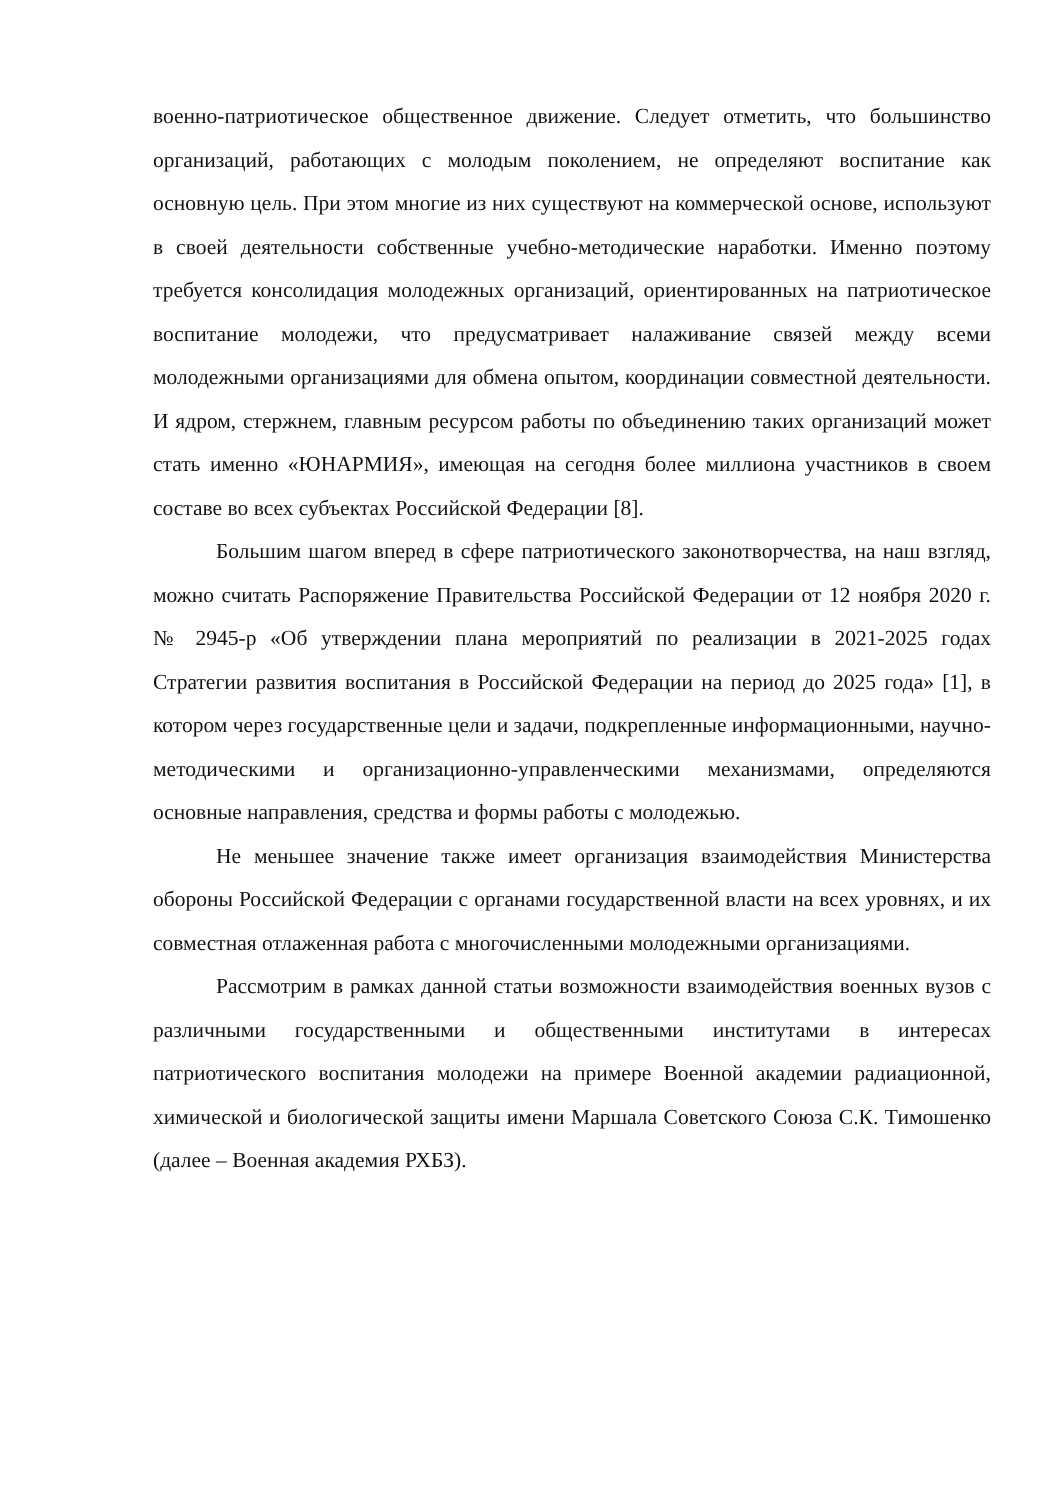военно-патриотическое общественное движение. Следует отметить, что большинство организаций, работающих с молодым поколением, не определяют воспитание как основную цель. При этом многие из них существуют на коммерческой основе, используют в своей деятельности собственные учебно-методические наработки. Именно поэтому требуется консолидация молодежных организаций, ориентированных на патриотическое воспитание молодежи, что предусматривает налаживание связей между всеми молодежными организациями для обмена опытом, координации совместной деятельности. И ядром, стержнем, главным ресурсом работы по объединению таких организаций может стать именно «ЮНАРМИЯ», имеющая на сегодня более миллиона участников в своем составе во всех субъектах Российской Федерации [8].
Большим шагом вперед в сфере патриотического законотворчества, на наш взгляд, можно считать Распоряжение Правительства Российской Федерации от 12 ноября 2020 г. № 2945-р «Об утверждении плана мероприятий по реализации в 2021-2025 годах Стратегии развития воспитания в Российской Федерации на период до 2025 года» [1], в котором через государственные цели и задачи, подкрепленные информационными, научно-методическими и организационно-управленческими механизмами, определяются основные направления, средства и формы работы с молодежью.
Не меньшее значение также имеет организация взаимодействия Министерства обороны Российской Федерации с органами государственной власти на всех уровнях, и их совместная отлаженная работа с многочисленными молодежными организациями.
Рассмотрим в рамках данной статьи возможности взаимодействия военных вузов с различными государственными и общественными институтами в интересах патриотического воспитания молодежи на примере Военной академии радиационной, химической и биологической защиты имени Маршала Советского Союза С.К. Тимошенко (далее – Военная академия РХБЗ).